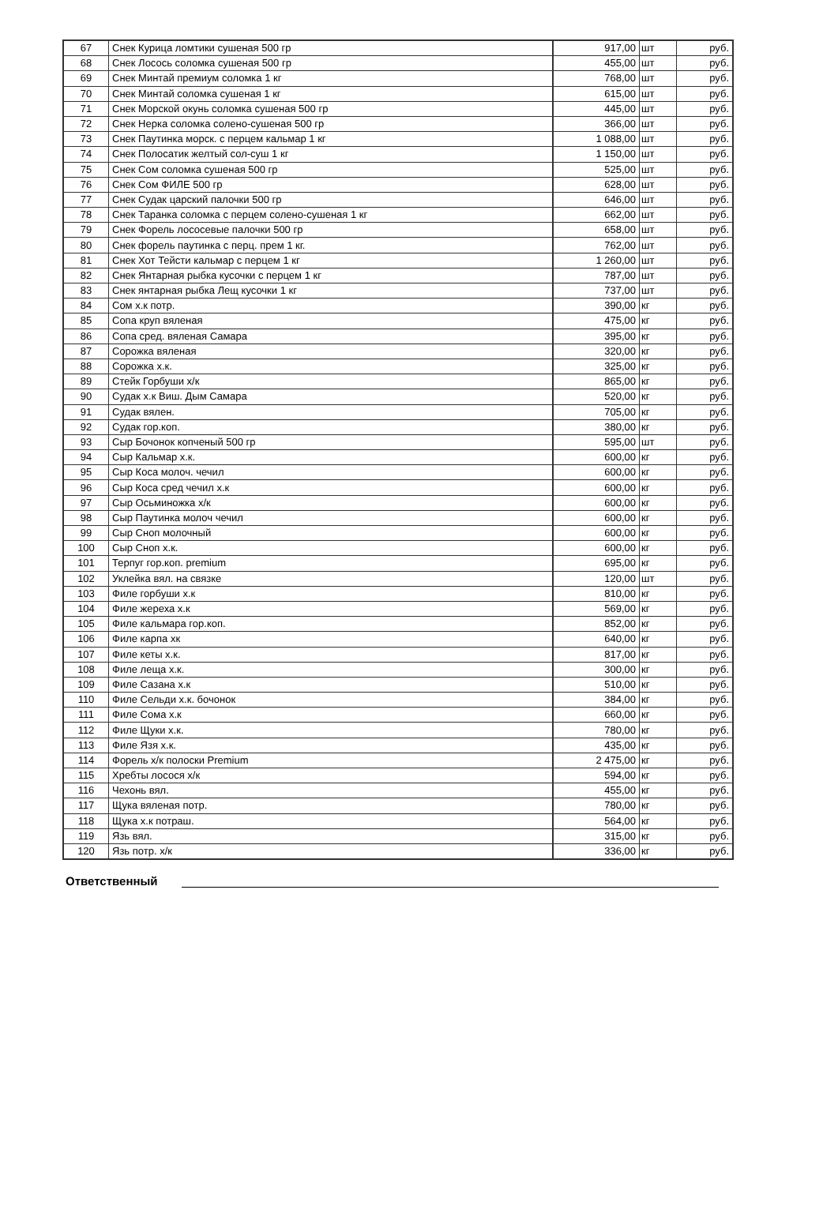| 67 | Снек Курица ломтики сушеная 500 гр | 917,00 | шт | руб. |
| 68 | Снек Лосось соломка сушеная 500 гр | 455,00 | шт | руб. |
| 69 | Снек Минтай премиум соломка 1 кг | 768,00 | шт | руб. |
| 70 | Снек Минтай соломка сушеная 1 кг | 615,00 | шт | руб. |
| 71 | Снек Морской окунь соломка сушеная 500 гр | 445,00 | шт | руб. |
| 72 | Снек Нерка соломка солено-сушеная 500 гр | 366,00 | шт | руб. |
| 73 | Снек Паутинка морск. с перцем кальмар 1 кг | 1 088,00 | шт | руб. |
| 74 | Снек Полосатик желтый сол-суш 1 кг | 1 150,00 | шт | руб. |
| 75 | Снек Сом соломка сушеная 500 гр | 525,00 | шт | руб. |
| 76 | Снек Сом ФИЛЕ 500 гр | 628,00 | шт | руб. |
| 77 | Снек Судак царский палочки 500 гр | 646,00 | шт | руб. |
| 78 | Снек Таранка соломка с перцем солено-сушеная 1 кг | 662,00 | шт | руб. |
| 79 | Снек Форель лососевые палочки 500 гр | 658,00 | шт | руб. |
| 80 | Снек форель паутинка с перц. прем 1 кг. | 762,00 | шт | руб. |
| 81 | Снек Хот Тейсти кальмар с перцем 1 кг | 1 260,00 | шт | руб. |
| 82 | Снек Янтарная рыбка кусочки с перцем 1 кг | 787,00 | шт | руб. |
| 83 | Снек янтарная рыбка Лещ кусочки 1 кг | 737,00 | шт | руб. |
| 84 | Сом х.к потр. | 390,00 | кг | руб. |
| 85 | Сопа круп вяленая | 475,00 | кг | руб. |
| 86 | Сопа сред. вяленая Самара | 395,00 | кг | руб. |
| 87 | Сорожка вяленая | 320,00 | кг | руб. |
| 88 | Сорожка х.к. | 325,00 | кг | руб. |
| 89 | Стейк Горбуши х/к | 865,00 | кг | руб. |
| 90 | Судак х.к Виш. Дым Самара | 520,00 | кг | руб. |
| 91 | Судак вялен. | 705,00 | кг | руб. |
| 92 | Судак гор.коп. | 380,00 | кг | руб. |
| 93 | Сыр Бочонок копченый 500 гр | 595,00 | шт | руб. |
| 94 | Сыр Кальмар х.к. | 600,00 | кг | руб. |
| 95 | Сыр Коса молоч. чечил | 600,00 | кг | руб. |
| 96 | Сыр Коса сред чечил х.к | 600,00 | кг | руб. |
| 97 | Сыр Осьминожка х/к | 600,00 | кг | руб. |
| 98 | Сыр Паутинка молоч чечил | 600,00 | кг | руб. |
| 99 | Сыр Сноп молочный | 600,00 | кг | руб. |
| 100 | Сыр Сноп х.к. | 600,00 | кг | руб. |
| 101 | Терпуг гор.коп. premium | 695,00 | кг | руб. |
| 102 | Уклейка вял. на связке | 120,00 | шт | руб. |
| 103 | Филе горбуши х.к | 810,00 | кг | руб. |
| 104 | Филе жереха х.к | 569,00 | кг | руб. |
| 105 | Филе кальмара гор.коп. | 852,00 | кг | руб. |
| 106 | Филе карпа хк | 640,00 | кг | руб. |
| 107 | Филе кеты х.к. | 817,00 | кг | руб. |
| 108 | Филе леща х.к. | 300,00 | кг | руб. |
| 109 | Филе Сазана х.к | 510,00 | кг | руб. |
| 110 | Филе Сельди х.к. бочонок | 384,00 | кг | руб. |
| 111 | Филе Сома х.к | 660,00 | кг | руб. |
| 112 | Филе Щуки х.к. | 780,00 | кг | руб. |
| 113 | Филе Язя х.к. | 435,00 | кг | руб. |
| 114 | Форель х/к полоски Premium | 2 475,00 | кг | руб. |
| 115 | Хребты лосося х/к | 594,00 | кг | руб. |
| 116 | Чехонь вял. | 455,00 | кг | руб. |
| 117 | Щука вяленая потр. | 780,00 | кг | руб. |
| 118 | Щука х.к потраш. | 564,00 | кг | руб. |
| 119 | Язь вял. | 315,00 | кг | руб. |
| 120 | Язь потр. х/к | 336,00 | кг | руб. |
Ответственный